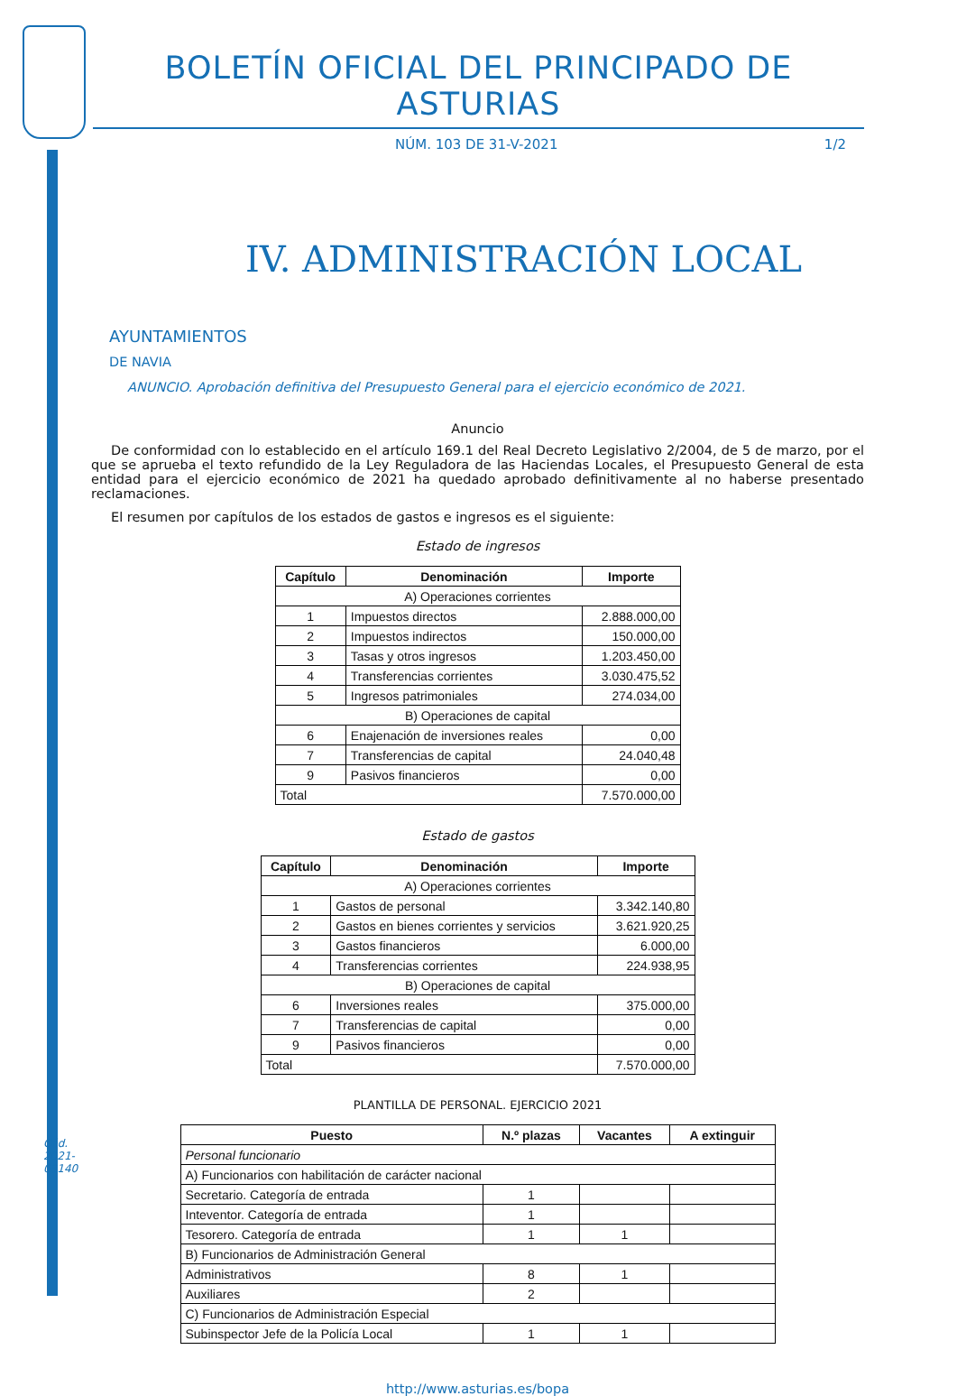Cód. 2021-05140
BOLETÍN OFICIAL DEL PRINCIPADO DE ASTURIAS
NÚM. 103 DE 31-V-2021 1/2
IV. ADMINISTRACIÓN LOCAL
AYUNTAMIENTOS
DE NAVIA
ANUNCIO. Aprobación definitiva del Presupuesto General para el ejercicio económico de 2021.
Anuncio
De conformidad con lo establecido en el artículo 169.1 del Real Decreto Legislativo 2/2004, de 5 de marzo, por el que se aprueba el texto refundido de la Ley Reguladora de las Haciendas Locales, el Presupuesto General de esta entidad para el ejercicio económico de 2021 ha quedado aprobado definitivamente al no haberse presentado reclamaciones.
El resumen por capítulos de los estados de gastos e ingresos es el siguiente:
Estado de ingresos
| Capítulo | Denominación | Importe |
| --- | --- | --- |
| A) Operaciones corrientes | | |
| 1 | Impuestos directos | 2.888.000,00 |
| 2 | Impuestos indirectos | 150.000,00 |
| 3 | Tasas y otros ingresos | 1.203.450,00 |
| 4 | Transferencias corrientes | 3.030.475,52 |
| 5 | Ingresos patrimoniales | 274.034,00 |
| B) Operaciones de capital | | |
| 6 | Enajenación de inversiones reales | 0,00 |
| 7 | Transferencias de capital | 24.040,48 |
| 9 | Pasivos financieros | 0,00 |
| Total | | 7.570.000,00 |
Estado de gastos
| Capítulo | Denominación | Importe |
| --- | --- | --- |
| A) Operaciones corrientes | | |
| 1 | Gastos de personal | 3.342.140,80 |
| 2 | Gastos en bienes corrientes y servicios | 3.621.920,25 |
| 3 | Gastos financieros | 6.000,00 |
| 4 | Transferencias corrientes | 224.938,95 |
| B) Operaciones de capital | | |
| 6 | Inversiones reales | 375.000,00 |
| 7 | Transferencias de capital | 0,00 |
| 9 | Pasivos financieros | 0,00 |
| Total | | 7.570.000,00 |
PLANTILLA DE PERSONAL. EJERCICIO 2021
| Puesto | N.º plazas | Vacantes | A extinguir |
| --- | --- | --- | --- |
| Personal funcionario | | | |
| A) Funcionarios con habilitación de carácter nacional | | | |
| Secretario. Categoría de entrada | 1 | | |
| Inteventor. Categoría de entrada | 1 | | |
| Tesorero. Categoría de entrada | 1 | 1 | |
| B) Funcionarios de Administración General | | | |
| Administrativos | 8 | 1 | |
| Auxiliares | 2 | | |
| C) Funcionarios de Administración Especial | | | |
| Subinspector Jefe de la Policía Local | 1 | 1 | |
http://www.asturias.es/bopa